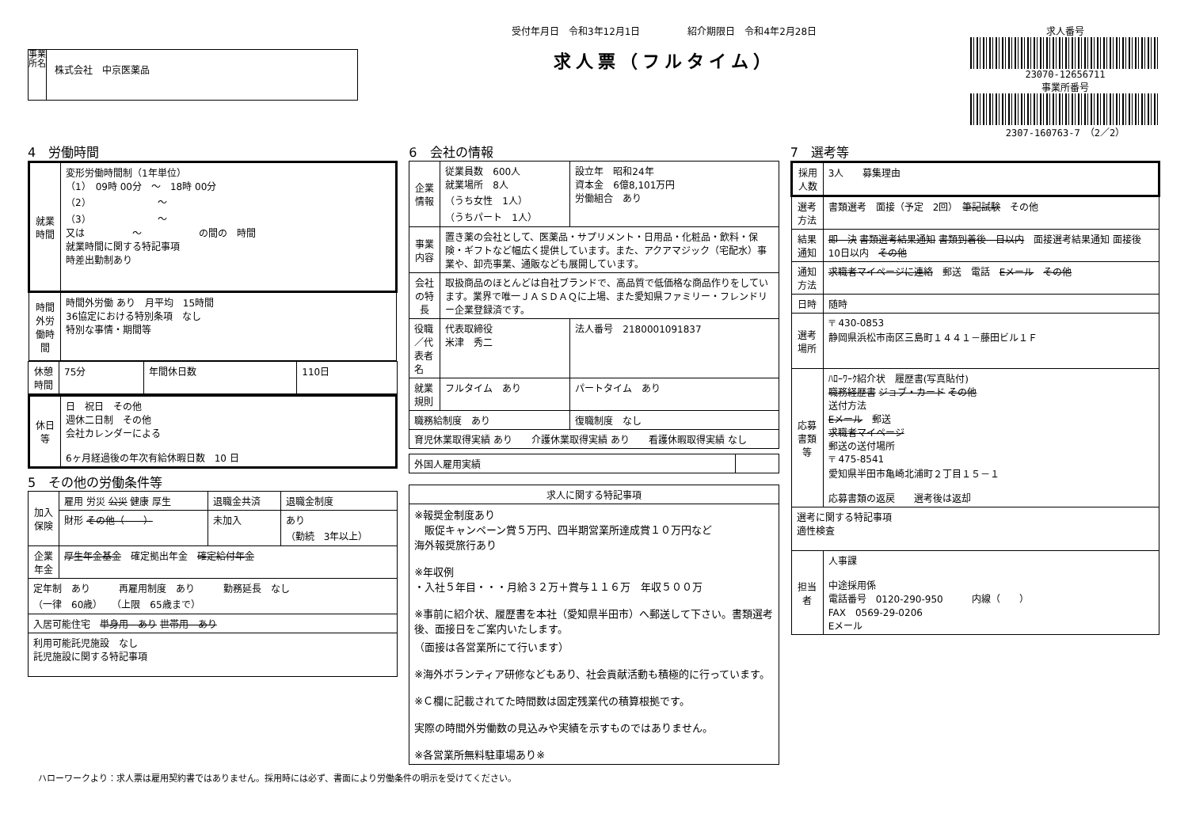事業所名
株式会社　中京医薬品
受付年月日　令和3年12月1日　　　　　紹介期限日　令和4年2月28日
求人票（フルタイム）
求人番号
23070-12656711
事業所番号
2307-160763-7　（2／2）
4　労働時間
| 就業時間 | 変形労働時間制（1年単位） （1） 09時 00分 ～ 18時 00分 （2） ～ （3） ～ 又は ～ の間の 時間 就業時間に関する特記事項 時差出勤制あり |
| 時間外労働時間 | 時間外労働 あり 月平均 15時間 36協定における特別条項 なし 特別な事情・期間等 |
| 休憩時間 | 75分 | 年間休日数 | 110日 |
| 休日等 | 日 祝日 その他 週休二日制 その他 会社カレンダーによる 6ヶ月経過後の年次有給休暇日数 10 日 |
5　その他の労働条件等
| 加入保険 | 雇用 労災 公災 健康 厚生 | 退職金共済 | 退職金制度 |
| | 財形 その他（ ） | 未加入 | あり （勤続 3年以上） |
| 企業年金 | 厚生年金基金 確定拠出年金 確定給付年金 | | |
| 定年制 あり 再雇用制度 あり 勤務延長 なし （一律 60歳） （上限 65歳まで） | | | |
| 入居可能住宅 単身用 あり 世帯用 あり | | | |
| 利用可能託児施設 なし 託児施設に関する特記事項 | | | |
6　会社の情報
| 企業情報 | 従業員数 600人 就業場所 8人 （うち女性 1人） （うちパート 1人） | 設立年 昭和24年 資本金 6億8,101万円 労働組合 あり |
| 事業内容 | 置き薬の会社として、医薬品・サプリメント・日用品・化粧品・飲料・保険・ギフトなど幅広く提供しています。また、アクアマジック（宅配水）事業や、卸売事業、通販なども展開しています。 | |
| 会社の特長 | 取扱商品のほとんどは自社ブランドで、高品質で低価格な商品作りをしています。業界で唯一ＪＡＳＤＡＱに上場、また愛知県ファミリー・フレンドリー企業登録済です。 | |
| 役職／代表者名 | 代表取締役 米津 秀二 | 法人番号 2180001091837 |
| 就業規則 | フルタイム あり | パートタイム あり |
| 職務給制度 あり | | 復職制度 なし |
| 育児休業取得実績 あり 介護休業取得実績 あり 看護休暇取得実績 なし | | |
| 外国人雇用実績 | |
| 求人に関する特記事項 |
| --- |
| ※報奨金制度あり 販促キャンペーン賞５万円、四半期営業所達成賞１０万円など 海外報奨旅行あり ※年収例 ・入社５年目・・・月給３２万＋賞与１１６万 年収５００万 ※事前に紹介状、履歴書を本社（愛知県半田市）へ郵送して下さい。書類選考後、面接日をご案内いたします。 （面接は各営業所にて行います） ※海外ボランティア研修などもあり、社会貢献活動も積極的に行っています。 ※Ｃ欄に記載されてた時間数は固定残業代の積算根拠です。 実際の時間外労働数の見込みや実績を示すものではありません。 ※各営業所無料駐車場あり※ |
7　選考等
| 採用人数 | 3人 募集理由 |
| 選考方法 | 書類選考 面接（予定 2回） 筆記試験 その他 |
| 結果通知 | 即 決 書類選考結果通知 書類到着後 日以内 面接選考結果通知 面接後 10日以内 その他 |
| 通知方法 | 求職者マイページに連絡 郵送 電話 Eメール その他 |
| 日時 | 随時 |
| 選考場所 | 〒 430-0853 静岡県浜松市南区三島町１４４１－藤田ビル１Ｆ |
| 応募書類等 | ﾊﾛｰﾜｰｸ紹介状 履歴書(写真貼付) 職務経歴書 ジョブ・カード その他 送付方法 Eメール 郵送 求職者マイページ 郵送の送付場所 〒 475-8541 愛知県半田市亀崎北浦町２丁目１５－１ 応募書類の返戻 選考後は返却 |
| 選考に関する特記事項 適性検査 | |
| 担当者 | 人事課 中途採用係 電話番号 0120-290-950 内線（ ） FAX 0569-29-0206 Eメール |
ハローワークより：求人票は雇用契約書ではありません。採用時には必ず、書面により労働条件の明示を受けてください。